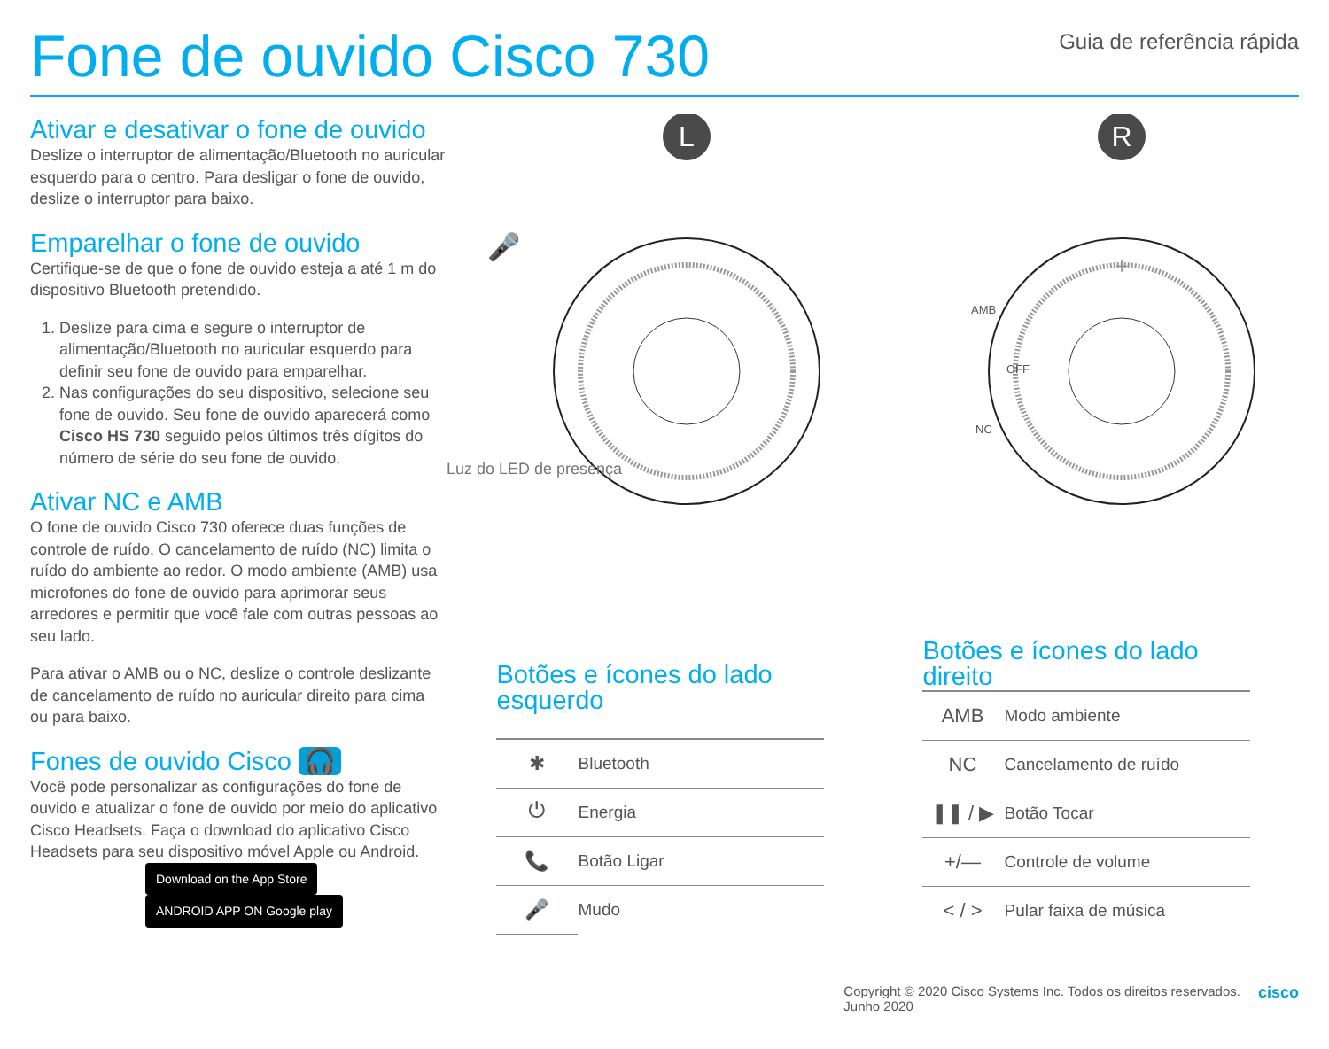Fone de ouvido Cisco 730
Guia de referência rápida
Ativar e desativar o fone de ouvido
Deslize o interruptor de alimentação/Bluetooth no auricular esquerdo para o centro. Para desligar o fone de ouvido, deslize o interruptor para baixo.
Emparelhar o fone de ouvido
Certifique-se de que o fone de ouvido esteja a até 1 m do dispositivo Bluetooth pretendido.
1. Deslize para cima e segure o interruptor de alimentação/Bluetooth no auricular esquerdo para definir seu fone de ouvido para emparelhar.
2. Nas configurações do seu dispositivo, selecione seu fone de ouvido. Seu fone de ouvido aparecerá como Cisco HS 730 seguido pelos últimos três dígitos do número de série do seu fone de ouvido.
Ativar NC e AMB
O fone de ouvido Cisco 730 oferece duas funções de controle de ruído. O cancelamento de ruído (NC) limita o ruído do ambiente ao redor. O modo ambiente (AMB) usa microfones do fone de ouvido para aprimorar seus arredores e permitir que você fale com outras pessoas ao seu lado.
Para ativar o AMB ou o NC, deslize o controle deslizante de cancelamento de ruído no auricular direito para cima ou para baixo.
Fones de ouvido Cisco 🎧
Você pode personalizar as configurações do fone de ouvido e atualizar o fone de ouvido por meio do aplicativo Cisco Headsets. Faça o download do aplicativo Cisco Headsets para seu dispositivo móvel Apple ou Android.
Download on the App Store ANDROID APP ON Google play
L
🎤
R
+
AMB
OFF
NC
Luz do LED de presença
| Botões e ícones do lado esquerdo | |
| --- | --- |
| ✱ | Bluetooth |
| ⏻ | Energia |
| 📞 | Botão Ligar |
| 🎤 | Mudo |
| Botões e ícones do lado direito | |
| --- | --- |
| AMB | Modo ambiente |
| NC | Cancelamento de ruído |
| ❚❚ / ▶ | Botão Tocar |
| +/— | Controle de volume |
| < / > | Pular faixa de música |
Copyright © 2020 Cisco Systems Inc. Todos os direitos reservados.
Junho 2020
cisco